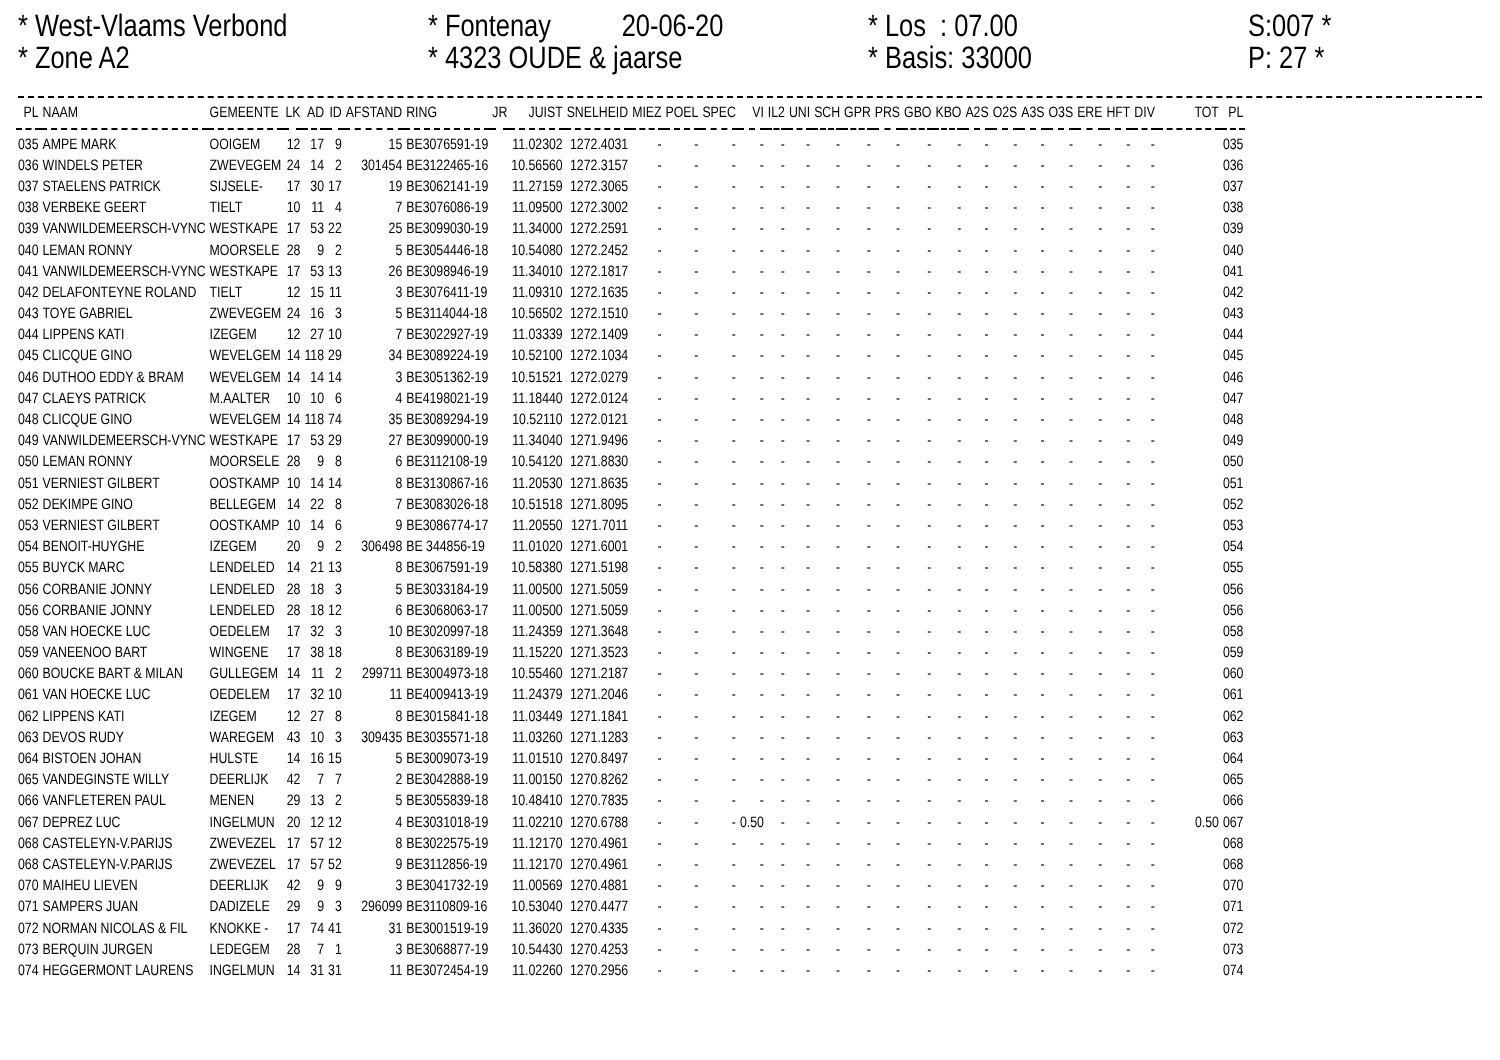* West-Vlaams Verbond * Fontenay 20-06-20 * Los : 07.00 S:007 *
* Zone A2 * 4323 OUDE & jaarse * Basis: 33000 P: 27 *
| PL | NAAM | GEMEENTE | LK | AD | ID | AFSTAND | RING | JR | JUIST | SNELHEID | MIEZ | POEL | SPEC | VI | IL2 | UNI | SCH | GPR | PRS | GBO | KBO | A2S | O2S | A3S | O3S | ERE | HFT | DIV | TOT | PL |
| --- | --- | --- | --- | --- | --- | --- | --- | --- | --- | --- | --- | --- | --- | --- | --- | --- | --- | --- | --- | --- | --- | --- | --- | --- | --- | --- | --- | --- | --- | --- |
| 035 | AMPE MARK | OOIGEM | 12 | 17 | 9 | 15 | BE3076591-19 | | 11.02302 | 1272.4031 | - | - | - | - | - | - | - | - | - | - | - | - | - | - | - | - | - | - | | 035 |
| 036 | WINDELS PETER | ZWEVEGEM | 24 | 14 | 2 | 301454 | BE3122465-16 | | 10.56560 | 1272.3157 | - | - | - | - | - | - | - | - | - | - | - | - | - | - | - | - | - | - | | 036 |
| 037 | STAELENS PATRICK | SIJSELE- | 17 | 30 | 17 | 19 | BE3062141-19 | | 11.27159 | 1272.3065 | - | - | - | - | - | - | - | - | - | - | - | - | - | - | - | - | - | - | | 037 |
| 038 | VERBEKE GEERT | TIELT | 10 | 11 | 4 | 7 | BE3076086-19 | | 11.09500 | 1272.3002 | - | - | - | - | - | - | - | - | - | - | - | - | - | - | - | - | - | - | | 038 |
| 039 | VANWILDEMEERSCH-VYNC | WESTKAPE | 17 | 53 | 22 | 25 | BE3099030-19 | | 11.34000 | 1272.2591 | - | - | - | - | - | - | - | - | - | - | - | - | - | - | - | - | - | - | | 039 |
| 040 | LEMAN RONNY | MOORSELE | 28 | 9 | 2 | 5 | BE3054446-18 | | 10.54080 | 1272.2452 | - | - | - | - | - | - | - | - | - | - | - | - | - | - | - | - | - | - | | 040 |
| 041 | VANWILDEMEERSCH-VYNC | WESTKAPE | 17 | 53 | 13 | 26 | BE3098946-19 | | 11.34010 | 1272.1817 | - | - | - | - | - | - | - | - | - | - | - | - | - | - | - | - | - | - | | 041 |
| 042 | DELAFONTEYNE ROLAND | TIELT | 12 | 15 | 11 | 3 | BE3076411-19 | | 11.09310 | 1272.1635 | - | - | - | - | - | - | - | - | - | - | - | - | - | - | - | - | - | - | | 042 |
| 043 | TOYE GABRIEL | ZWEVEGEM | 24 | 16 | 3 | 5 | BE3114044-18 | | 10.56502 | 1272.1510 | - | - | - | - | - | - | - | - | - | - | - | - | - | - | - | - | - | - | | 043 |
| 044 | LIPPENS KATI | IZEGEM | 12 | 27 | 10 | 7 | BE3022927-19 | | 11.03339 | 1272.1409 | - | - | - | - | - | - | - | - | - | - | - | - | - | - | - | - | - | - | | 044 |
| 045 | CLICQUE GINO | WEVELGEM | 14 | 118 | 29 | 34 | BE3089224-19 | | 10.52100 | 1272.1034 | - | - | - | - | - | - | - | - | - | - | - | - | - | - | - | - | - | - | | 045 |
| 046 | DUTHOO EDDY & BRAM | WEVELGEM | 14 | 14 | 14 | 3 | BE3051362-19 | | 10.51521 | 1272.0279 | - | - | - | - | - | - | - | - | - | - | - | - | - | - | - | - | - | - | | 046 |
| 047 | CLAEYS PATRICK | M.AALTER | 10 | 10 | 6 | 4 | BE4198021-19 | | 11.18440 | 1272.0124 | - | - | - | - | - | - | - | - | - | - | - | - | - | - | - | - | - | - | | 047 |
| 048 | CLICQUE GINO | WEVELGEM | 14 | 118 | 74 | 35 | BE3089294-19 | | 10.52110 | 1272.0121 | - | - | - | - | - | - | - | - | - | - | - | - | - | - | - | - | - | - | | 048 |
| 049 | VANWILDEMEERSCH-VYNC | WESTKAPE | 17 | 53 | 29 | 27 | BE3099000-19 | | 11.34040 | 1271.9496 | - | - | - | - | - | - | - | - | - | - | - | - | - | - | - | - | - | - | | 049 |
| 050 | LEMAN RONNY | MOORSELE | 28 | 9 | 8 | 6 | BE3112108-19 | | 10.54120 | 1271.8830 | - | - | - | - | - | - | - | - | - | - | - | - | - | - | - | - | - | - | | 050 |
| 051 | VERNIEST GILBERT | OOSTKAMP | 10 | 14 | 14 | 8 | BE3130867-16 | | 11.20530 | 1271.8635 | - | - | - | - | - | - | - | - | - | - | - | - | - | - | - | - | - | - | | 051 |
| 052 | DEKIMPE GINO | BELLEGEM | 14 | 22 | 8 | 7 | BE3083026-18 | | 10.51518 | 1271.8095 | - | - | - | - | - | - | - | - | - | - | - | - | - | - | - | - | - | - | | 052 |
| 053 | VERNIEST GILBERT | OOSTKAMP | 10 | 14 | 6 | 9 | BE3086774-17 | | 11.20550 | 1271.7011 | - | - | - | - | - | - | - | - | - | - | - | - | - | - | - | - | - | - | | 053 |
| 054 | BENOIT-HUYGHE | IZEGEM | 20 | 9 | 2 | 306498 | BE 344856-19 | | 11.01020 | 1271.6001 | - | - | - | - | - | - | - | - | - | - | - | - | - | - | - | - | - | - | | 054 |
| 055 | BUYCK MARC | LENDELED | 14 | 21 | 13 | 8 | BE3067591-19 | | 10.58380 | 1271.5198 | - | - | - | - | - | - | - | - | - | - | - | - | - | - | - | - | - | - | | 055 |
| 056 | CORBANIE JONNY | LENDELED | 28 | 18 | 3 | 5 | BE3033184-19 | | 11.00500 | 1271.5059 | - | - | - | - | - | - | - | - | - | - | - | - | - | - | - | - | - | - | | 056 |
| 056 | CORBANIE JONNY | LENDELED | 28 | 18 | 12 | 6 | BE3068063-17 | | 11.00500 | 1271.5059 | - | - | - | - | - | - | - | - | - | - | - | - | - | - | - | - | - | - | | 056 |
| 058 | VAN HOECKE LUC | OEDELEM | 17 | 32 | 3 | 10 | BE3020997-18 | | 11.24359 | 1271.3648 | - | - | - | - | - | - | - | - | - | - | - | - | - | - | - | - | - | - | | 058 |
| 059 | VANEENOO BART | WINGENE | 17 | 38 | 18 | 8 | BE3063189-19 | | 11.15220 | 1271.3523 | - | - | - | - | - | - | - | - | - | - | - | - | - | - | - | - | - | - | | 059 |
| 060 | BOUCKE BART & MILAN | GULLEGEM | 14 | 11 | 2 | 299711 | BE3004973-18 | | 10.55460 | 1271.2187 | - | - | - | - | - | - | - | - | - | - | - | - | - | - | - | - | - | - | | 060 |
| 061 | VAN HOECKE LUC | OEDELEM | 17 | 32 | 10 | 11 | BE4009413-19 | | 11.24379 | 1271.2046 | - | - | - | - | - | - | - | - | - | - | - | - | - | - | - | - | - | - | | 061 |
| 062 | LIPPENS KATI | IZEGEM | 12 | 27 | 8 | 8 | BE3015841-18 | | 11.03449 | 1271.1841 | - | - | - | - | - | - | - | - | - | - | - | - | - | - | - | - | - | - | | 062 |
| 063 | DEVOS RUDY | WAREGEM | 43 | 10 | 3 | 309435 | BE3035571-18 | | 11.03260 | 1271.1283 | - | - | - | - | - | - | - | - | - | - | - | - | - | - | - | - | - | - | | 063 |
| 064 | BISTOEN JOHAN | HULSTE | 14 | 16 | 15 | 5 | BE3009073-19 | | 11.01510 | 1270.8497 | - | - | - | - | - | - | - | - | - | - | - | - | - | - | - | - | - | - | | 064 |
| 065 | VANDEGINSTE WILLY | DEERLIJK | 42 | 7 | 7 | 2 | BE3042888-19 | | 11.00150 | 1270.8262 | - | - | - | - | - | - | - | - | - | - | - | - | - | - | - | - | - | - | | 065 |
| 066 | VANFLETEREN PAUL | MENEN | 29 | 13 | 2 | 5 | BE3055839-18 | | 10.48410 | 1270.7835 | - | - | - | - | - | - | - | - | - | - | - | - | - | - | - | - | - | - | | 066 |
| 067 | DEPREZ LUC | INGELMUN | 20 | 12 | 12 | 4 | BE3031018-19 | | 11.02210 | 1270.6788 | - | - | - | 0.50 | - | - | - | - | - | - | - | - | - | - | - | - | - | - | 0.50 | 067 |
| 068 | CASTELEYN-V.PARIJS | ZWEVEZEL | 17 | 57 | 12 | 8 | BE3022575-19 | | 11.12170 | 1270.4961 | - | - | - | - | - | - | - | - | - | - | - | - | - | - | - | - | - | - | | 068 |
| 068 | CASTELEYN-V.PARIJS | ZWEVEZEL | 17 | 57 | 52 | 9 | BE3112856-19 | | 11.12170 | 1270.4961 | - | - | - | - | - | - | - | - | - | - | - | - | - | - | - | - | - | - | | 068 |
| 070 | MAIHEU LIEVEN | DEERLIJK | 42 | 9 | 9 | 3 | BE3041732-19 | | 11.00569 | 1270.4881 | - | - | - | - | - | - | - | - | - | - | - | - | - | - | - | - | - | - | | 070 |
| 071 | SAMPERS JUAN | DADIZELE | 29 | 9 | 3 | 296099 | BE3110809-16 | | 10.53040 | 1270.4477 | - | - | - | - | - | - | - | - | - | - | - | - | - | - | - | - | - | - | | 071 |
| 072 | NORMAN NICOLAS & FIL | KNOKKE - | 17 | 74 | 41 | 31 | BE3001519-19 | | 11.36020 | 1270.4335 | - | - | - | - | - | - | - | - | - | - | - | - | - | - | - | - | - | - | | 072 |
| 073 | BERQUIN JURGEN | LEDEGEM | 28 | 7 | 1 | 3 | BE3068877-19 | | 10.54430 | 1270.4253 | - | - | - | - | - | - | - | - | - | - | - | - | - | - | - | - | - | - | | 073 |
| 074 | HEGGERMONT LAURENS | INGELMUN | 14 | 31 | 31 | 11 | BE3072454-19 | | 11.02260 | 1270.2956 | - | - | - | - | - | - | - | - | - | - | - | - | - | - | - | - | - | - | | 074 |